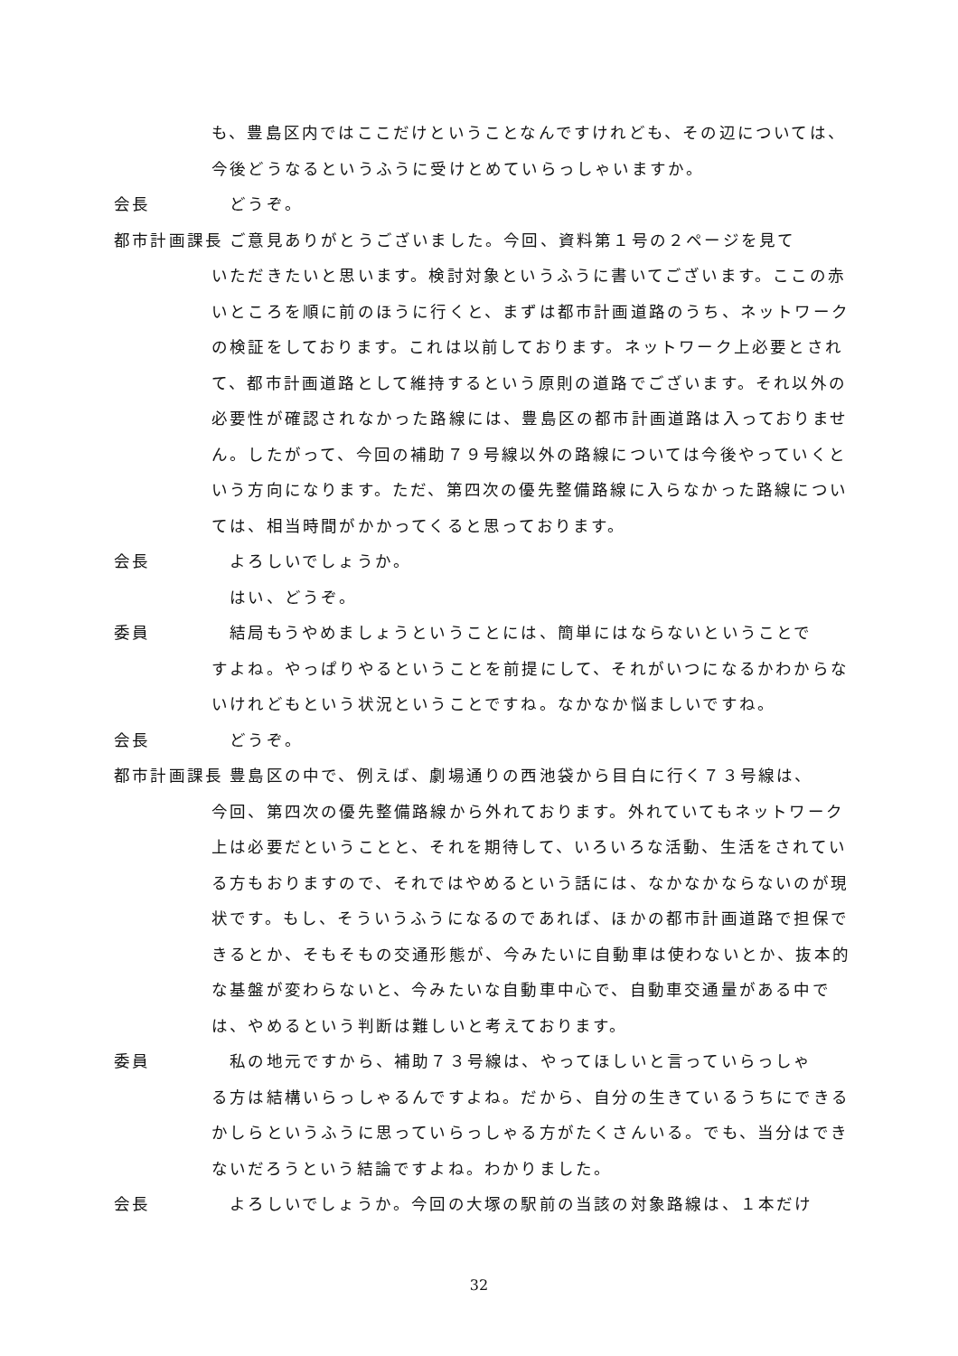も、豊島区内ではここだけということなんですけれども、その辺については、今後どうなるというふうに受けとめていらっしゃいますか。
会長　どうぞ。
都市計画課長　ご意見ありがとうございました。今回、資料第１号の２ページを見て
いただきたいと思います。検討対象というふうに書いてございます。ここの赤いところを順に前のほうに行くと、まずは都市計画道路のうち、ネットワークの検証をしております。これは以前しております。ネットワーク上必要とされて、都市計画道路として維持するという原則の道路でございます。それ以外の必要性が確認されなかった路線には、豊島区の都市計画道路は入っておりません。したがって、今回の補助７９号線以外の路線については今後やっていくという方向になります。ただ、第四次の優先整備路線に入らなかった路線については、相当時間がかかってくると思っております。
会長　よろしいでしょうか。
　はい、どうぞ。
委員　結局もうやめましょうということには、簡単にはならないということで
すよね。やっぱりやるということを前提にして、それがいつになるかわからないけれどもという状況ということですね。なかなか悩ましいですね。
会長　どうぞ。
都市計画課長　豊島区の中で、例えば、劇場通りの西池袋から目白に行く７３号線は、
今回、第四次の優先整備路線から外れております。外れていてもネットワーク上は必要だということと、それを期待して、いろいろな活動、生活をされている方もおりますので、それではやめるという話には、なかなかならないのが現状です。もし、そういうふうになるのであれば、ほかの都市計画道路で担保できるとか、そもそもの交通形態が、今みたいに自動車は使わないとか、抜本的な基盤が変わらないと、今みたいな自動車中心で、自動車交通量がある中では、やめるという判断は難しいと考えております。
委員　私の地元ですから、補助７３号線は、やってほしいと言っていらっしゃ
る方は結構いらっしゃるんですよね。だから、自分の生きているうちにできるかしらというふうに思っていらっしゃる方がたくさんいる。でも、当分はできないだろうという結論ですよね。わかりました。
会長　よろしいでしょうか。今回の大塚の駅前の当該の対象路線は、１本だけ
32